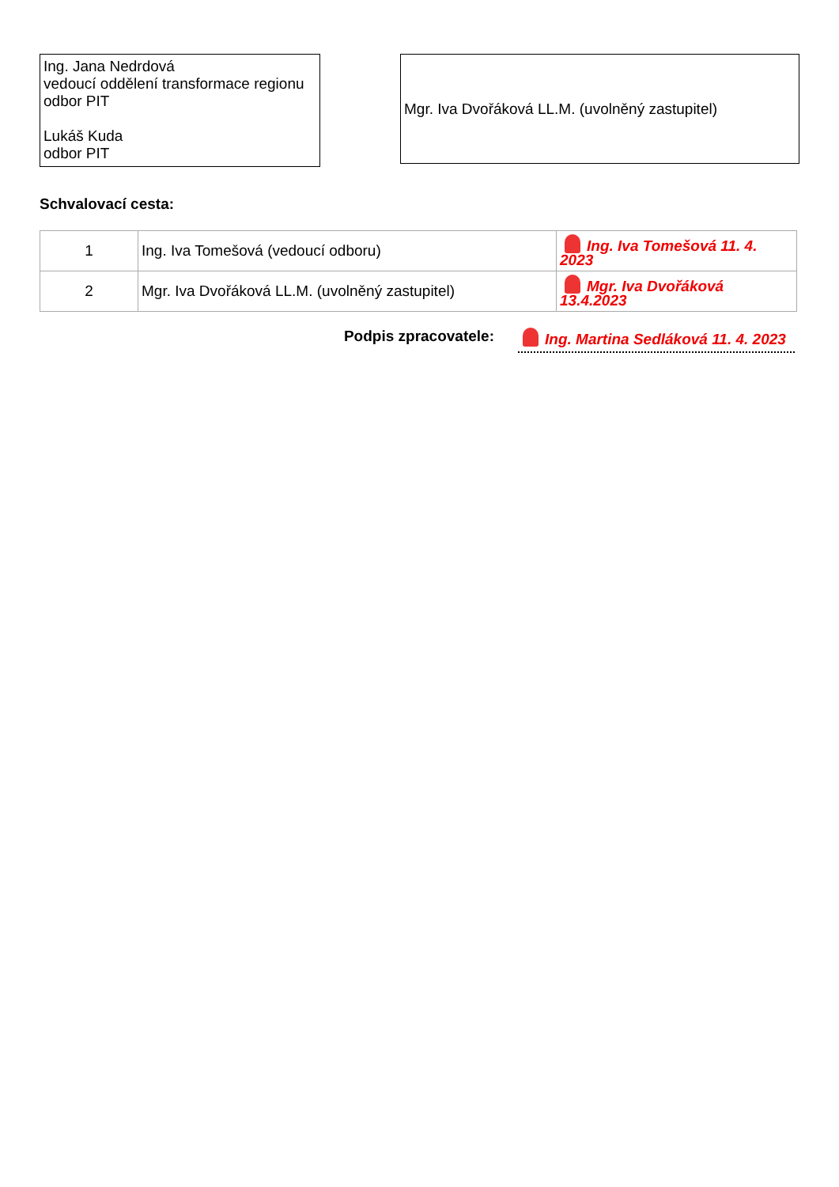Ing. Jana Nedrdová
vedoucí oddělení transformace regionu
odbor PIT
Lukáš Kuda
odbor PIT
Mgr. Iva Dvořáková LL.M. (uvolněný zastupitel)
Schvalovací cesta:
| 1 | Ing. Iva Tomešová (vedoucí odboru) | Ing. Iva Tomešová 11. 4. 2023 |
| 2 | Mgr. Iva Dvořáková LL.M. (uvolněný zastupitel) | Mgr. Iva Dvořáková 13.4.2023 |
Podpis zpracovatele:
Ing. Martina Sedláková 11. 4. 2023